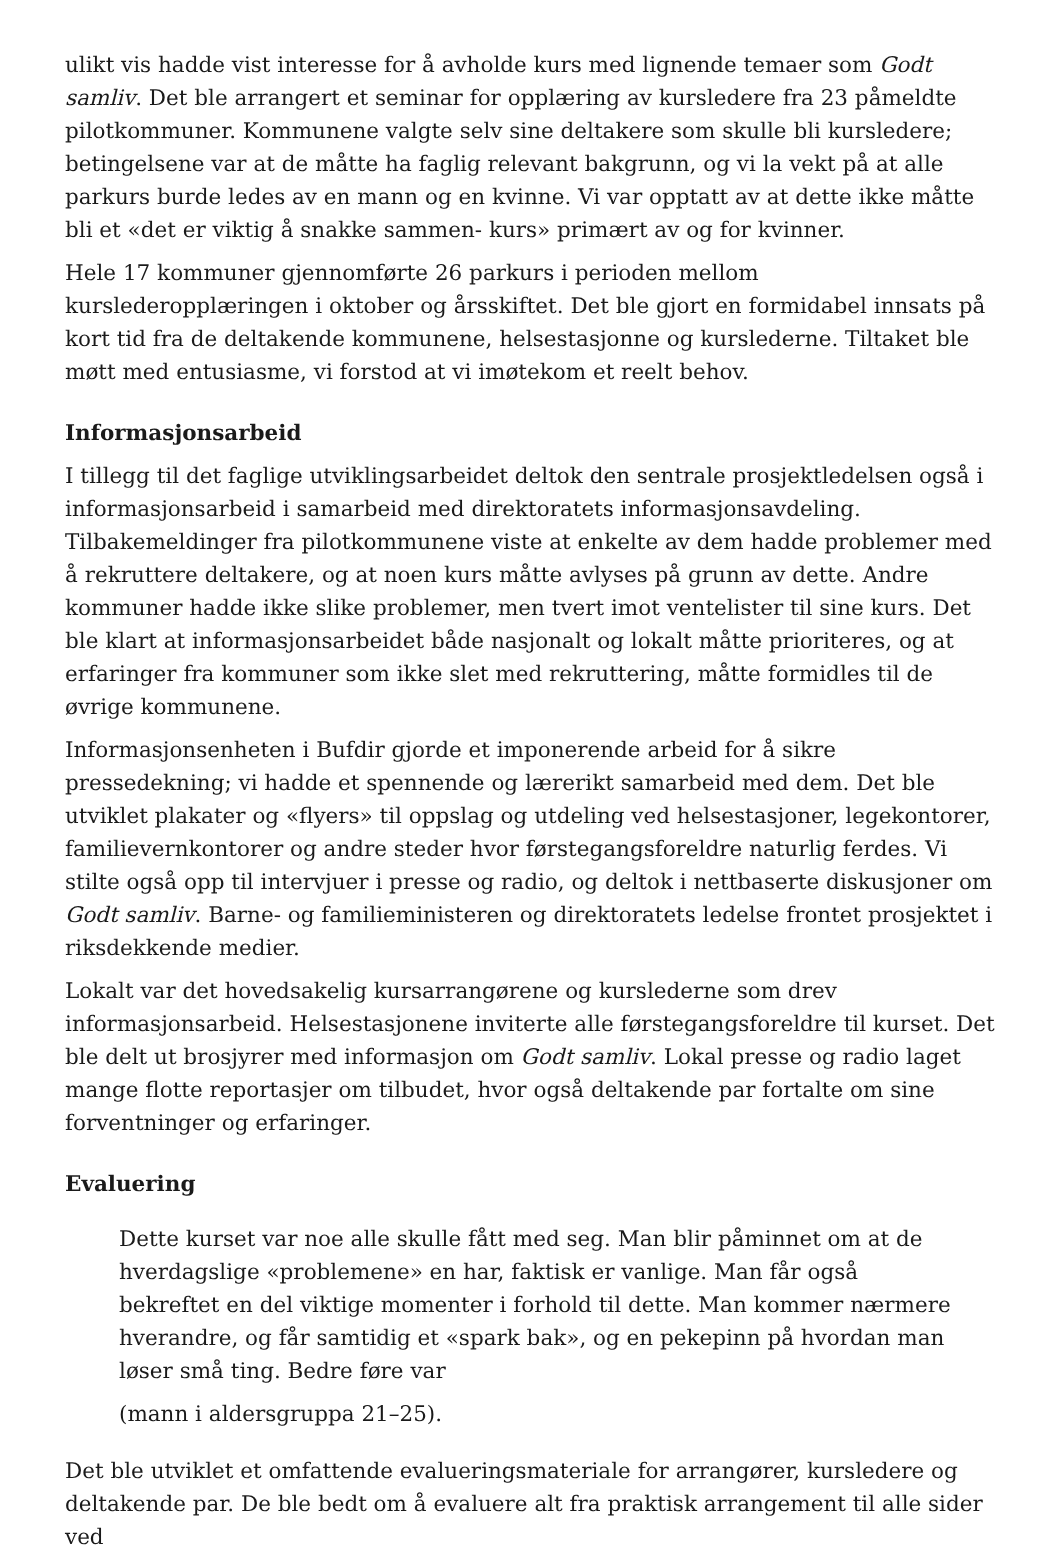ulikt vis hadde vist interesse for å avholde kurs med lignende temaer som Godt samliv. Det ble arrangert et seminar for opplæring av kursledere fra 23 påmeldte pilotkommuner. Kommunene valgte selv sine deltakere som skulle bli kursledere; betingelsene var at de måtte ha faglig relevant bakgrunn, og vi la vekt på at alle parkurs burde ledes av en mann og en kvinne. Vi var opptatt av at dette ikke måtte bli et «det er viktig å snakke sammen- kurs» primært av og for kvinner.
Hele 17 kommuner gjennomførte 26 parkurs i perioden mellom kurslederopplæringen i oktober og årsskiftet. Det ble gjort en formidabel innsats på kort tid fra de deltakende kommunene, helsestasjonne og kurslederne. Tiltaket ble møtt med entusiasme, vi forstod at vi imøtekom et reelt behov.
Informasjonsarbeid
I tillegg til det faglige utviklingsarbeidet deltok den sentrale prosjektledelsen også i informasjonsarbeid i samarbeid med direktoratets informasjonsavdeling. Tilbakemeldinger fra pilotkommunene viste at enkelte av dem hadde problemer med å rekruttere deltakere, og at noen kurs måtte avlyses på grunn av dette. Andre kommuner hadde ikke slike problemer, men tvert imot ventelister til sine kurs. Det ble klart at informasjonsarbeidet både nasjonalt og lokalt måtte prioriteres, og at erfaringer fra kommuner som ikke slet med rekruttering, måtte formidles til de øvrige kommunene.
Informasjonsenheten i Bufdir gjorde et imponerende arbeid for å sikre pressedekning; vi hadde et spennende og lærerikt samarbeid med dem. Det ble utviklet plakater og «flyers» til oppslag og utdeling ved helsestasjoner, legekontorer, familievernkontorer og andre steder hvor førstegangsforeldre naturlig ferdes. Vi stilte også opp til intervjuer i presse og radio, og deltok i nettbaserte diskusjoner om Godt samliv. Barne- og familieministeren og direktoratets ledelse frontet prosjektet i riksdekkende medier.
Lokalt var det hovedsakelig kursarrangørene og kurslederne som drev informasjonsarbeid. Helsestasjonene inviterte alle førstegangsforeldre til kurset. Det ble delt ut brosjyrer med informasjon om Godt samliv. Lokal presse og radio laget mange flotte reportasjer om tilbudet, hvor også deltakende par fortalte om sine forventninger og erfaringer.
Evaluering
Dette kurset var noe alle skulle fått med seg. Man blir påminnet om at de hverdagslige «problemene» en har, faktisk er vanlige. Man får også bekreftet en del viktige momenter i forhold til dette. Man kommer nærmere hverandre, og får samtidig et «spark bak», og en pekepinn på hvordan man løser små ting. Bedre føre var
(mann i aldersgruppa 21–25).
Det ble utviklet et omfattende evalueringsmateriale for arrangører, kursledere og deltakende par. De ble bedt om å evaluere alt fra praktisk arrangement til alle sider ved